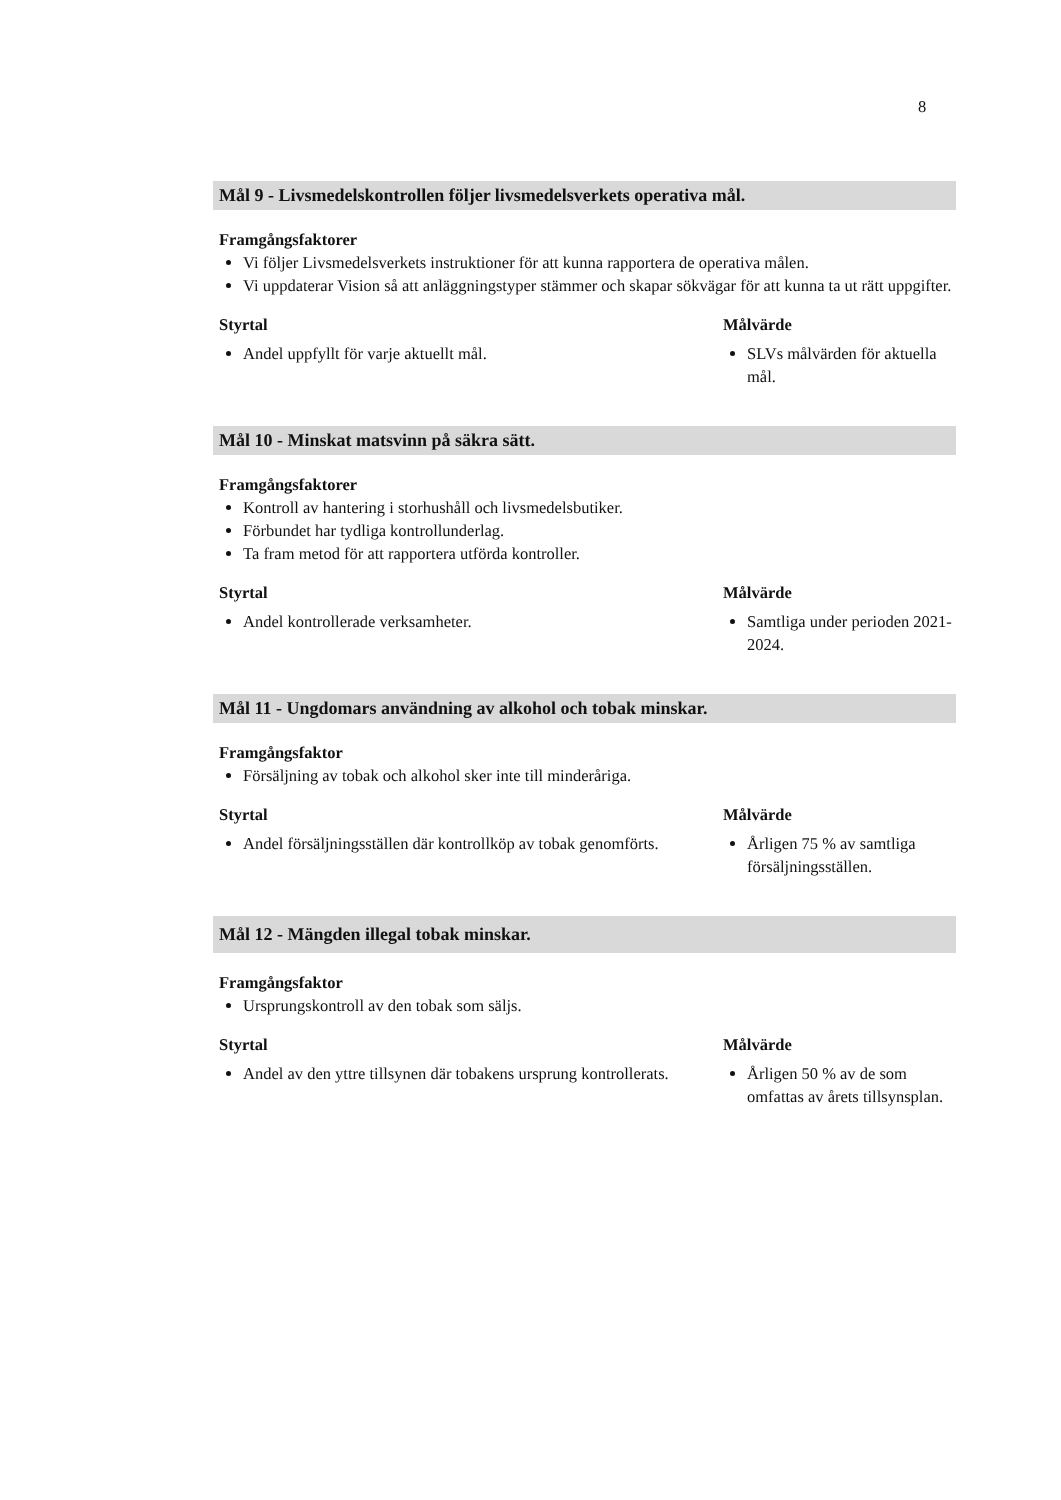8
Mål 9 - Livsmedelskontrollen följer livsmedelsverkets operativa mål.
Framgångsfaktorer
Vi följer Livsmedelsverkets instruktioner för att kunna rapportera de operativa målen.
Vi uppdaterar Vision så att anläggningstyper stämmer och skapar sökvägar för att kunna ta ut rätt uppgifter.
Styrtal
Andel uppfyllt för varje aktuellt mål.
Målvärde
SLVs målvärden för aktuella mål.
Mål 10 - Minskat matsvinn på säkra sätt.
Framgångsfaktorer
Kontroll av hantering i storhushåll och livsmedelsbutiker.
Förbundet har tydliga kontrollunderlag.
Ta fram metod för att rapportera utförda kontroller.
Styrtal
Andel kontrollerade verksamheter.
Målvärde
Samtliga under perioden 2021-2024.
Mål 11 - Ungdomars användning av alkohol och tobak minskar.
Framgångsfaktor
Försäljning av tobak och alkohol sker inte till minderåriga.
Styrtal
Andel försäljningsställen där kontrollköp av tobak genomförts.
Målvärde
Årligen 75 % av samtliga försäljningsställen.
Mål 12 - Mängden illegal tobak minskar.
Framgångsfaktor
Ursprungskontroll av den tobak som säljs.
Styrtal
Andel av den yttre tillsynen där tobakens ursprung kontrollerats.
Målvärde
Årligen 50 % av de som omfattas av årets tillsynsplan.